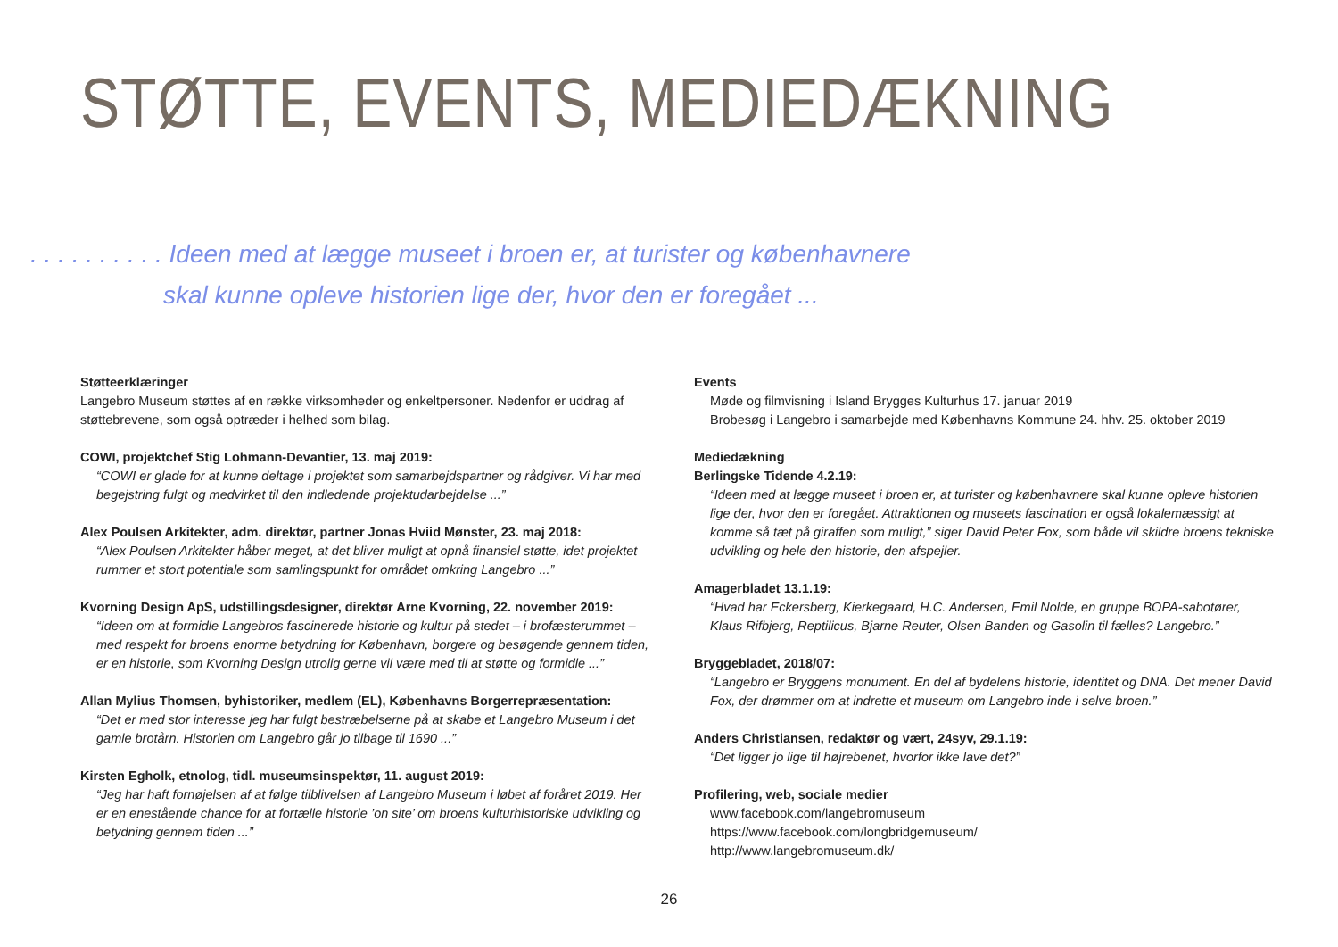STØTTE, EVENTS, MEDIEDÆKNING
. . . . . . . . . . Ideen med at lægge museet i broen er, at turister og københavnere
skal kunne opleve historien lige der, hvor den er foregået ...
Støtteerklæringer
Langebro Museum støttes af en række virksomheder og enkeltpersoner. Nedenfor er uddrag af støttebrevene, som også optræder i helhed som bilag.
COWI, projektchef Stig Lohmann-Devantier, 13. maj 2019:
“COWI er glade for at kunne deltage i projektet som samarbejdspartner og rådgiver. Vi har med begejstring fulgt og medvirket til den indledende projektudarbejdelse ...”
Alex Poulsen Arkitekter, adm. direktør, partner Jonas Hviid Mønster, 23. maj 2018:
“Alex Poulsen Arkitekter håber meget, at det bliver muligt at opnå finansiel støtte, idet projektet rummer et stort potentiale som samlingspunkt for området omkring Langebro ...”
Kvorning Design ApS, udstillingsdesigner, direktør Arne Kvorning, 22. november 2019:
“Ideen om at formidle Langebros fascinerede historie og kultur på stedet – i brofæsterummet – med respekt for broens enorme betydning for København, borgere og besøgende gennem tiden, er en historie, som Kvorning Design utrolig gerne vil være med til at støtte og formidle ...”
Allan Mylius Thomsen, byhistoriker, medlem (EL), Københavns Borgerrepræsentation:
“Det er med stor interesse jeg har fulgt bestræbelserne på at skabe et Langebro Museum i det gamle brotårn. Historien om Langebro går jo tilbage til 1690 ...”
Kirsten Egholk, etnolog, tidl. museumsinspektør, 11. august 2019:
“Jeg har haft fornøjelsen af at følge tilblivelsen af Langebro Museum i løbet af foråret 2019. Her er en enestående chance for at fortælle historie ’on site’ om broens kulturhistoriske udvikling og betydning gennem tiden ...”
Events
Møde og filmvisning i Island Brygges Kulturhus 17. januar 2019
Brobesøg i Langebro i samarbejde med Københavns Kommune 24. hhv. 25. oktober 2019
Mediedækning
Berlingske Tidende 4.2.19:
“Ideen med at lægge museet i broen er, at turister og københavnere skal kunne opleve historien lige der, hvor den er foregået. Attraktionen og museets fascination er også lokalemæssigt at komme så tæt på giraffen som muligt,” siger David Peter Fox, som både vil skildre broens tekniske udvikling og hele den historie, den afspejler.
Amagerbladet 13.1.19:
“Hvad har Eckersberg, Kierkegaard, H.C. Andersen, Emil Nolde, en gruppe BOPA-sabotører, Klaus Rifbjerg, Reptilicus, Bjarne Reuter, Olsen Banden og Gasolin til fælles? Langebro.”
Bryggebladet, 2018/07:
“Langebro er Bryggens monument. En del af bydelens historie, identitet og DNA. Det mener David Fox, der drømmer om at indrette et museum om Langebro inde i selve broen.”
Anders Christiansen, redaktør og vært, 24syv, 29.1.19:
“Det ligger jo lige til højrebenet, hvorfor ikke lave det?”
Profilering, web, sociale medier
www.facebook.com/langebromuseum
https://www.facebook.com/longbridgemuseum/
http://www.langebromuseum.dk/
26